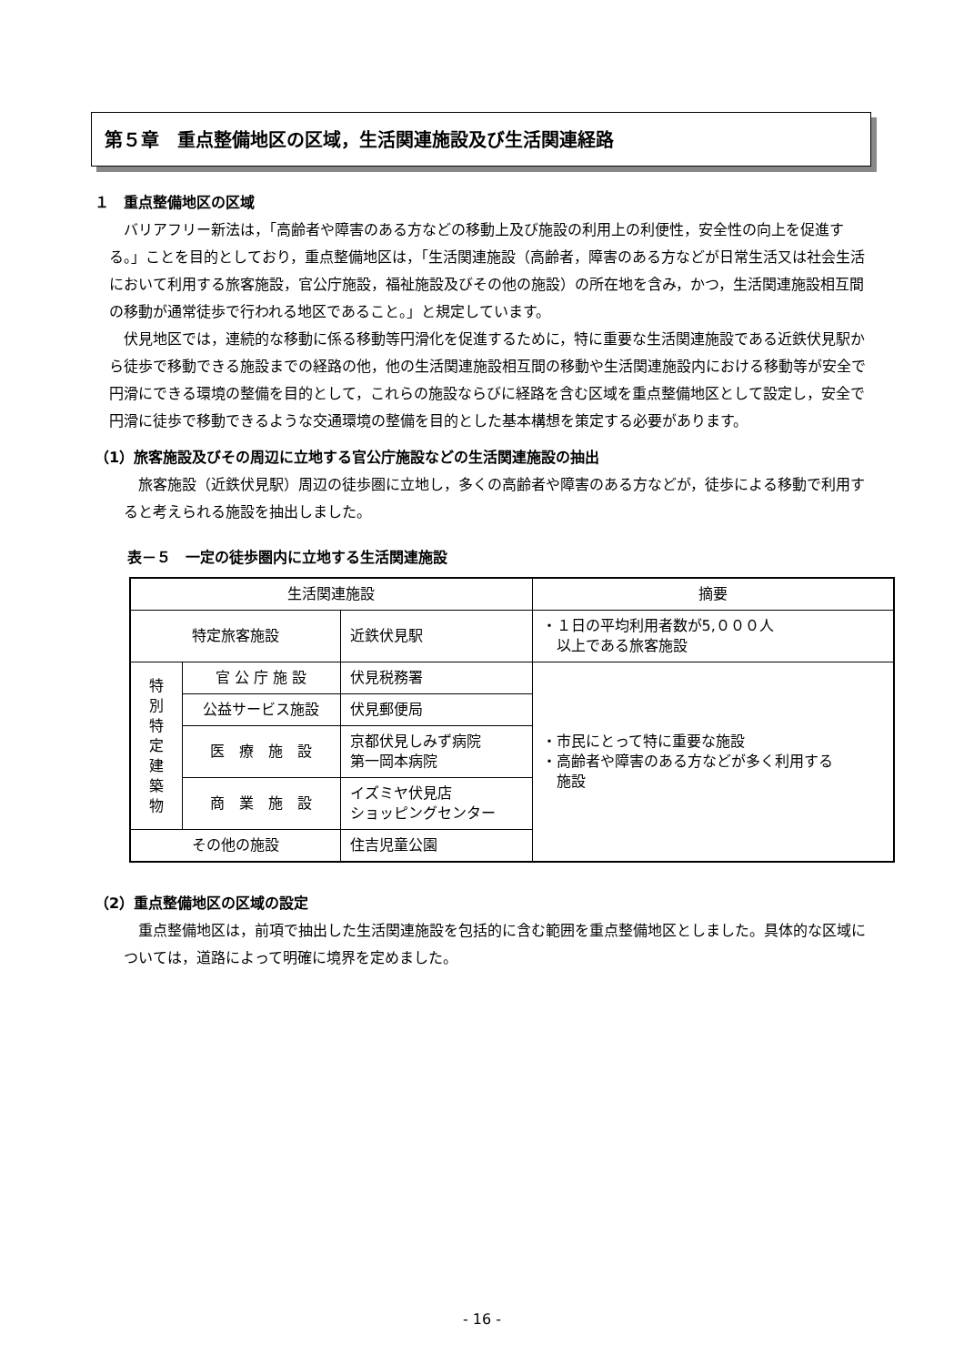第５章　重点整備地区の区域，生活関連施設及び生活関連経路
１　重点整備地区の区域
バリアフリー新法は，「高齢者や障害のある方などの移動上及び施設の利用上の利便性，安全性の向上を促進する。」ことを目的としており，重点整備地区は，「生活関連施設（高齢者，障害のある方などが日常生活又は社会生活において利用する旅客施設，官公庁施設，福祉施設及びその他の施設）の所在地を含み，かつ，生活関連施設相互間の移動が通常徒歩で行われる地区であること。」と規定しています。
伏見地区では，連続的な移動に係る移動等円滑化を促進するために，特に重要な生活関連施設である近鉄伏見駅から徒歩で移動できる施設までの経路の他，他の生活関連施設相互間の移動や生活関連施設内における移動等が安全で円滑にできる環境の整備を目的として，これらの施設ならびに経路を含む区域を重点整備地区として設定し，安全で円滑に徒歩で移動できるような交通環境の整備を目的とした基本構想を策定する必要があります。
（1）旅客施設及びその周辺に立地する官公庁施設などの生活関連施設の抽出
旅客施設（近鉄伏見駅）周辺の徒歩圏に立地し，多くの高齢者や障害のある方などが，徒歩による移動で利用すると考えられる施設を抽出しました。
表－５　一定の徒歩圏内に立地する生活関連施設
| 生活関連施設 | | | 摘要 |
| 特定旅客施設 | | 近鉄伏見駅 | ・１日の平均利用者数が5,０００人 以上である旅客施設 |
| 特 別 特 定 建 築 物 | 官 公 庁 施 設 | 伏見税務署 | ・市民にとって特に重要な施設 ・高齢者や障害のある方などが多く利用する 施設 |
| | 公益サービス施設 | 伏見郵便局 | |
| | 医 療 施 設 | 京都伏見しみず病院 第一岡本病院 | |
| | 商 業 施 設 | イズミヤ伏見店 ショッピングセンター | |
| その他の施設 | | 住吉児童公園 | |
（2）重点整備地区の区域の設定
重点整備地区は，前項で抽出した生活関連施設を包括的に含む範囲を重点整備地区としました。具体的な区域については，道路によって明確に境界を定めました。
- 16 -